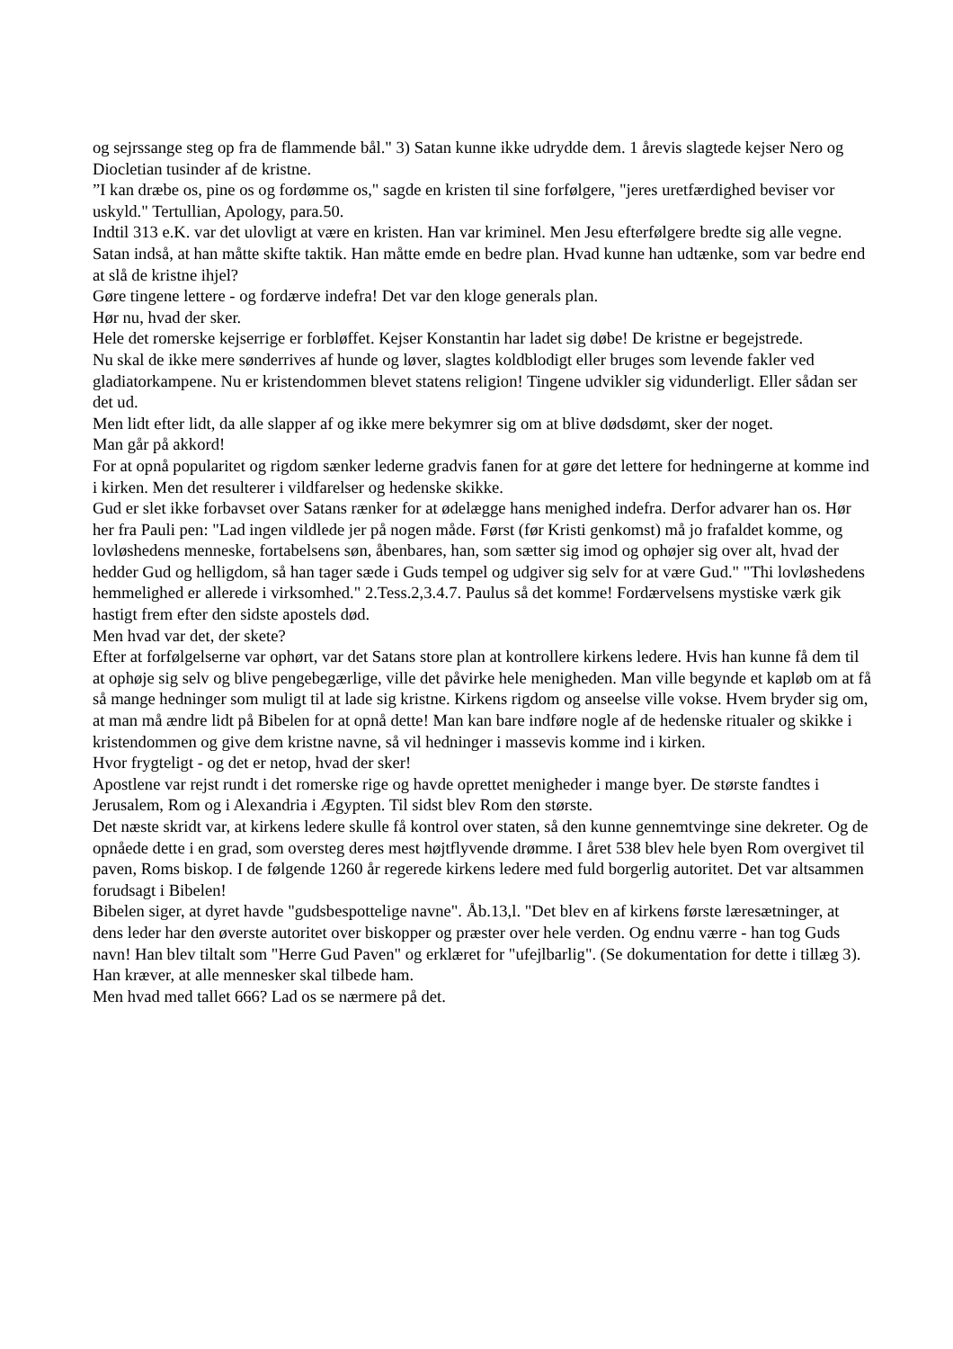og sejrssange steg op fra de flammende bål." 3) Satan kunne ikke udrydde dem. 1 årevis slagtede kejser Nero og Diocletian tusinder af de kristne.
”I kan dræbe os, pine os og fordømme os," sagde en kristen til sine forfølgere, "jeres uretfærdighed beviser vor uskyld." Tertullian, Apology, para.50.
Indtil 313 e.K. var det ulovligt at være en kristen. Han var kriminel. Men Jesu efterfølgere bredte sig alle vegne.
Satan indså, at han måtte skifte taktik. Han måtte emde en bedre plan. Hvad kunne han udtænke, som var bedre end at slå de kristne ihjel?
Gøre tingene lettere - og fordærve indefra! Det var den kloge generals plan.
Hør nu, hvad der sker.
Hele det romerske kejserrige er forbløffet. Kejser Konstantin har ladet sig døbe! De kristne er begejstrede.
Nu skal de ikke mere sønderrives af hunde og løver, slagtes koldblodigt eller bruges som levende fakler ved gladiatorkampene. Nu er kristendommen blevet statens religion! Tingene udvikler sig vidunderligt. Eller sådan ser det ud.
Men lidt efter lidt, da alle slapper af og ikke mere bekymrer sig om at blive dødsdømt, sker der noget.
Man går på akkord!
For at opnå popularitet og rigdom sænker lederne gradvis fanen for at gøre det lettere for hedningerne at komme ind i kirken. Men det resulterer i vildfarelser og hedenske skikke.
Gud er slet ikke forbavset over Satans rænker for at ødelægge hans menighed indefra. Derfor advarer han os. Hør her fra Pauli pen: "Lad ingen vildlede jer på nogen måde. Først (før Kristi genkomst) må jo frafaldet komme, og lovløshedens menneske, fortabelsens søn, åbenbares, han, som sætter sig imod og ophøjer sig over alt, hvad der hedder Gud og helligdom, så han tager sæde i Guds tempel og udgiver sig selv for at være Gud." "Thi lovløshedens hemmelighed er allerede i virksomhed." 2.Tess.2,3.4.7. Paulus så det komme! Fordærvelsens mystiske værk gik hastigt frem efter den sidste apostels død.
Men hvad var det, der skete?
Efter at forfølgelserne var ophørt, var det Satans store plan at kontrollere kirkens ledere. Hvis han kunne få dem til at ophøje sig selv og blive pengebegærlige, ville det påvirke hele menigheden. Man ville begynde et kapløb om at få så mange hedninger som muligt til at lade sig kristne. Kirkens rigdom og anseelse ville vokse. Hvem bryder sig om, at man må ændre lidt på Bibelen for at opnå dette! Man kan bare indføre nogle af de hedenske ritualer og skikke i kristendommen og give dem kristne navne, så vil hedninger i massevis komme ind i kirken.
Hvor frygteligt - og det er netop, hvad der sker!
Apostlene var rejst rundt i det romerske rige og havde oprettet menigheder i mange byer. De største fandtes i Jerusalem, Rom og i Alexandria i Ægypten. Til sidst blev Rom den største.
Det næste skridt var, at kirkens ledere skulle få kontrol over staten, så den kunne gennemtvinge sine dekreter. Og de opnåede dette i en grad, som oversteg deres mest højtflyvende drømme. I året 538 blev hele byen Rom overgivet til paven, Roms biskop. I de følgende 1260 år regerede kirkens ledere med fuld borgerlig autoritet. Det var altsammen forudsagt i Bibelen!
Bibelen siger, at dyret havde "gudsbespottelige navne". Åb.13,l. "Det blev en af kirkens første læresætninger, at dens leder har den øverste autoritet over biskopper og præster over hele verden. Og endnu værre - han tog Guds navn! Han blev tiltalt som "Herre Gud Paven" og erklæret for "ufejlbarlig". (Se dokumentation for dette i tillæg 3). Han kræver, at alle mennesker skal tilbede ham.
Men hvad med tallet 666? Lad os se nærmere på det.